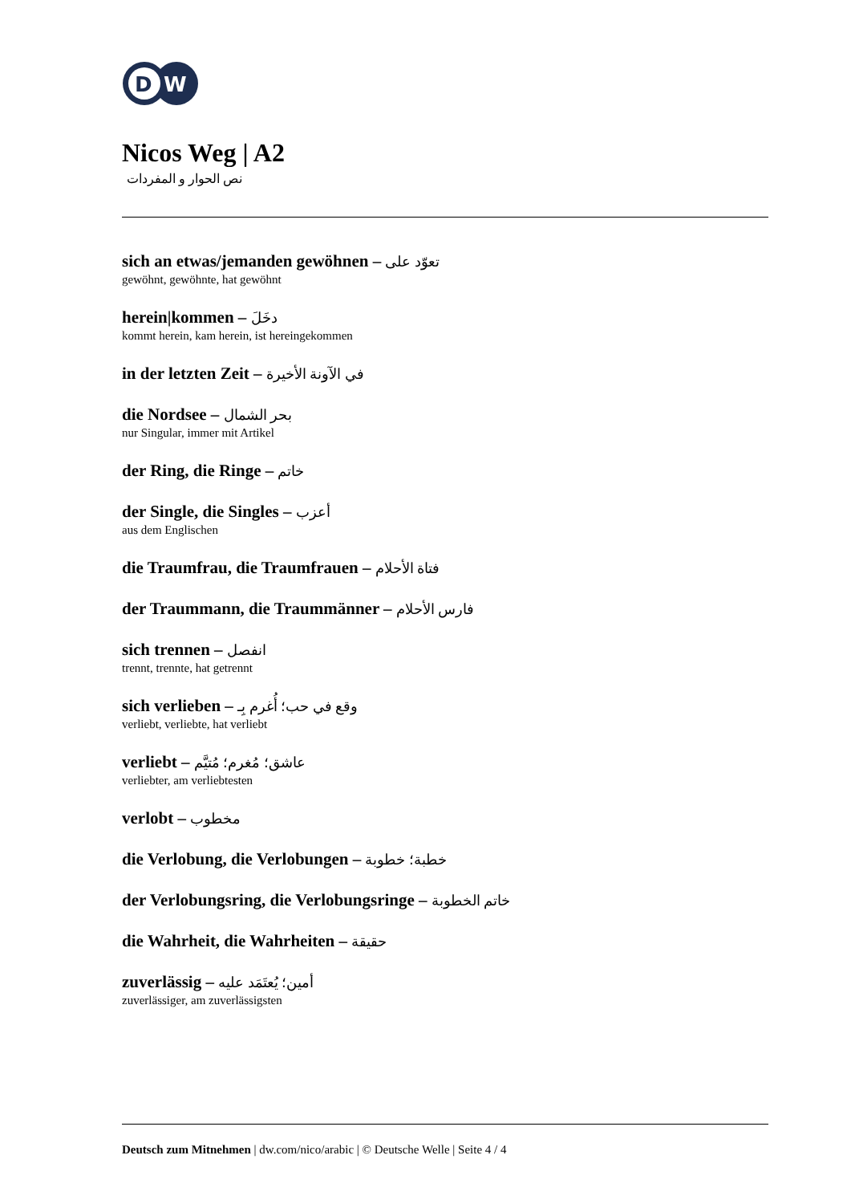D
W
Nicos Weg | A2
نص الحوار و المفردات
sich an etwas/jemanden gewöhnen – تعوّد على
gewöhnt, gewöhnte, hat gewöhnt
herein|kommen – دخَلَ
kommt herein, kam herein, ist hereingekommen
in der letzten Zeit – في الآونة الأخيرة
die Nordsee – بحر الشمال
nur Singular, immer mit Artikel
der Ring, die Ringe – خاتم
der Single, die Singles – أعزب
aus dem Englischen
die Traumfrau, die Traumfrauen – فتاة الأحلام
der Traummann, die Traummänner – فارس الأحلام
sich trennen – انفصل
trennt, trennte, hat getrennt
sich verlieben – وقع في حب؛ أُغرم بِـ
verliebt, verliebte, hat verliebt
verliebt – عاشق؛ مُغرم؛ مُتيَّم
verliebter, am verliebtesten
verlobt – مخطوب
die Verlobung, die Verlobungen – خطبة؛ خطوبة
der Verlobungsring, die Verlobungsringe – خاتم الخطوبة
die Wahrheit, die Wahrheiten – حقيقة
zuverlässig – أمين؛ يُعتَمَد عليه
zuverlässiger, am zuverlässigsten
Deutsch zum Mitnehmen | dw.com/nico/arabic | © Deutsche Welle | Seite 4 / 4